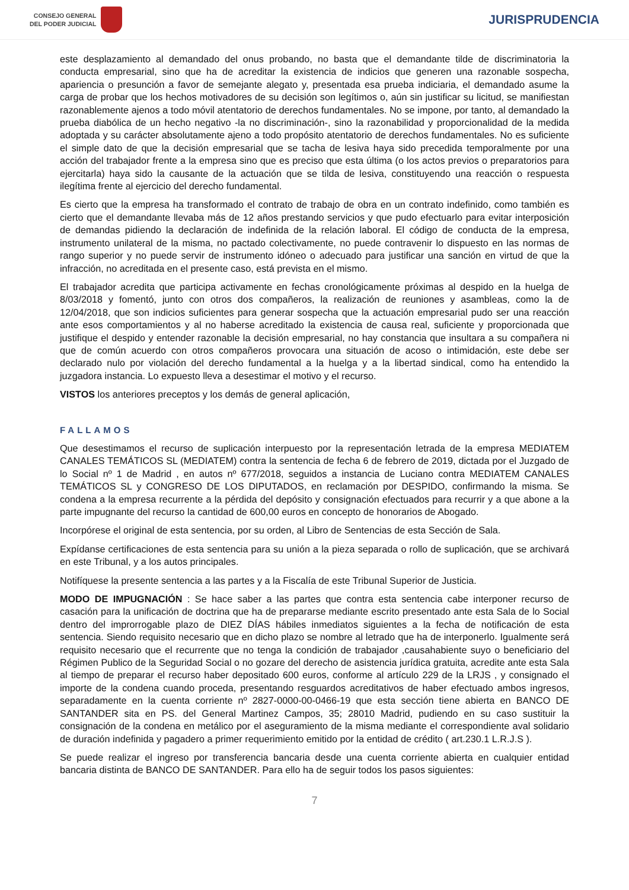CONSEJO GENERAL
DEL PODER JUDICIAL
JURISPRUDENCIA
este desplazamiento al demandado del onus probando, no basta que el demandante tilde de discriminatoria la conducta empresarial, sino que ha de acreditar la existencia de indicios que generen una razonable sospecha, apariencia o presunción a favor de semejante alegato y, presentada esa prueba indiciaria, el demandado asume la carga de probar que los hechos motivadores de su decisión son legítimos o, aún sin justificar su licitud, se manifiestan razonablemente ajenos a todo móvil atentatorio de derechos fundamentales. No se impone, por tanto, al demandado la prueba diabólica de un hecho negativo -la no discriminación-, sino la razonabilidad y proporcionalidad de la medida adoptada y su carácter absolutamente ajeno a todo propósito atentatorio de derechos fundamentales. No es suficiente el simple dato de que la decisión empresarial que se tacha de lesiva haya sido precedida temporalmente por una acción del trabajador frente a la empresa sino que es preciso que esta última (o los actos previos o preparatorios para ejercitarla) haya sido la causante de la actuación que se tilda de lesiva, constituyendo una reacción o respuesta ilegítima frente al ejercicio del derecho fundamental.
Es cierto que la empresa ha transformado el contrato de trabajo de obra en un contrato indefinido, como también es cierto que el demandante llevaba más de 12 años prestando servicios y que pudo efectuarlo para evitar interposición de demandas pidiendo la declaración de indefinida de la relación laboral. El código de conducta de la empresa, instrumento unilateral de la misma, no pactado colectivamente, no puede contravenir lo dispuesto en las normas de rango superior y no puede servir de instrumento idóneo o adecuado para justificar una sanción en virtud de que la infracción, no acreditada en el presente caso, está prevista en el mismo.
El trabajador acredita que participa activamente en fechas cronológicamente próximas al despido en la huelga de 8/03/2018 y fomentó, junto con otros dos compañeros, la realización de reuniones y asambleas, como la de 12/04/2018, que son indicios suficientes para generar sospecha que la actuación empresarial pudo ser una reacción ante esos comportamientos y al no haberse acreditado la existencia de causa real, suficiente y proporcionada que justifique el despido y entender razonable la decisión empresarial, no hay constancia que insultara a su compañera ni que de común acuerdo con otros compañeros provocara una situación de acoso o intimidación, este debe ser declarado nulo por violación del derecho fundamental a la huelga y a la libertad sindical, como ha entendido la juzgadora instancia. Lo expuesto lleva a desestimar el motivo y el recurso.
VISTOS los anteriores preceptos y los demás de general aplicación,
FALLAMOS
Que desestimamos el recurso de suplicación interpuesto por la representación letrada de la empresa MEDIATEM CANALES TEMÁTICOS SL (MEDIATEM) contra la sentencia de fecha 6 de febrero de 2019, dictada por el Juzgado de lo Social nº 1 de Madrid , en autos nº 677/2018, seguidos a instancia de Luciano contra MEDIATEM CANALES TEMÁTICOS SL y CONGRESO DE LOS DIPUTADOS, en reclamación por DESPIDO, confirmando la misma. Se condena a la empresa recurrente a la pérdida del depósito y consignación efectuados para recurrir y a que abone a la parte impugnante del recurso la cantidad de 600,00 euros en concepto de honorarios de Abogado.
Incorpórese el original de esta sentencia, por su orden, al Libro de Sentencias de esta Sección de Sala.
Expídanse certificaciones de esta sentencia para su unión a la pieza separada o rollo de suplicación, que se archivará en este Tribunal, y a los autos principales.
Notifíquese la presente sentencia a las partes y a la Fiscalía de este Tribunal Superior de Justicia.
MODO DE IMPUGNACIÓN : Se hace saber a las partes que contra esta sentencia cabe interponer recurso de casación para la unificación de doctrina que ha de prepararse mediante escrito presentado ante esta Sala de lo Social dentro del improrrogable plazo de DIEZ DÍAS hábiles inmediatos siguientes a la fecha de notificación de esta sentencia. Siendo requisito necesario que en dicho plazo se nombre al letrado que ha de interponerlo. Igualmente será requisito necesario que el recurrente que no tenga la condición de trabajador ,causahabiente suyo o beneficiario del Régimen Publico de la Seguridad Social o no gozare del derecho de asistencia jurídica gratuita, acredite ante esta Sala al tiempo de preparar el recurso haber depositado 600 euros, conforme al artículo 229 de la LRJS , y consignado el importe de la condena cuando proceda, presentando resguardos acreditativos de haber efectuado ambos ingresos, separadamente en la cuenta corriente nº 2827-0000-00-0466-19 que esta sección tiene abierta en BANCO DE SANTANDER sita en PS. del General Martinez Campos, 35; 28010 Madrid, pudiendo en su caso sustituir la consignación de la condena en metálico por el aseguramiento de la misma mediante el correspondiente aval solidario de duración indefinida y pagadero a primer requerimiento emitido por la entidad de crédito ( art.230.1 L.R.J.S ).
Se puede realizar el ingreso por transferencia bancaria desde una cuenta corriente abierta en cualquier entidad bancaria distinta de BANCO DE SANTANDER. Para ello ha de seguir todos los pasos siguientes:
7